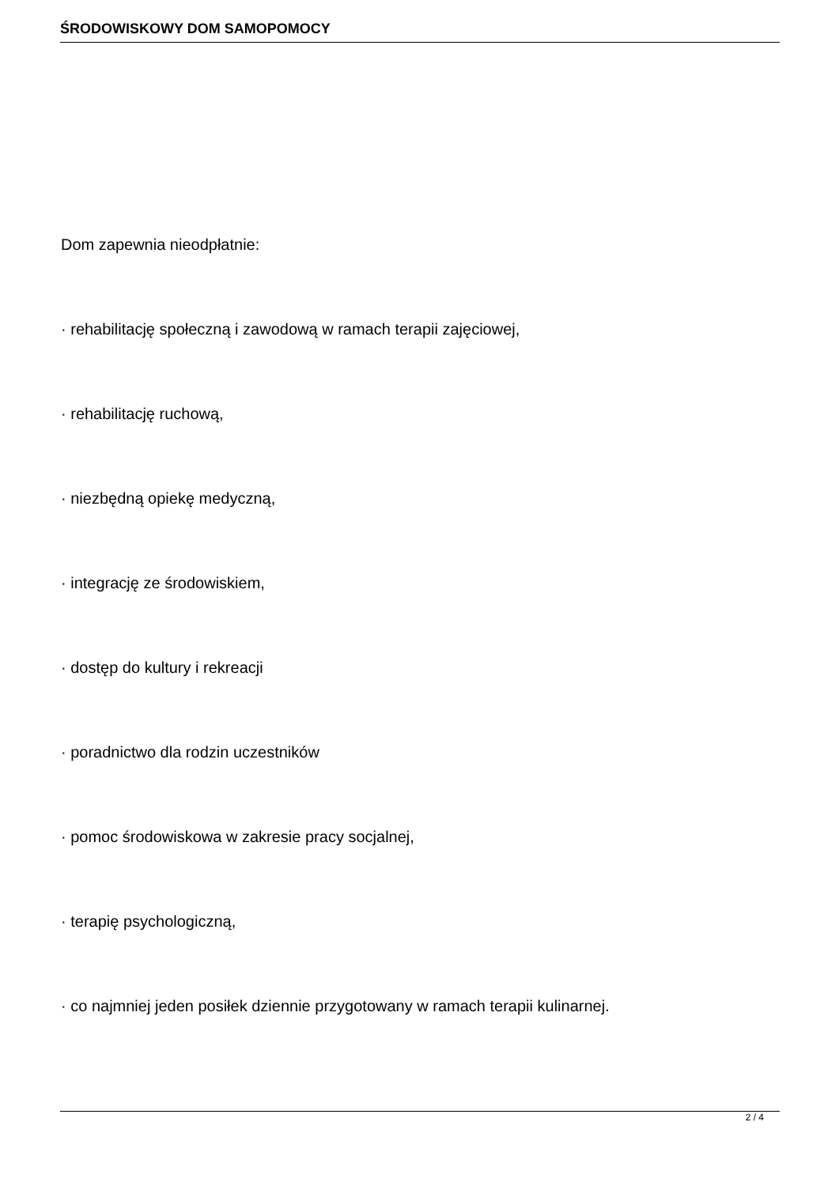ŚRODOWISKOWY DOM SAMOPOMOCY
Dom zapewnia nieodpłatnie:
· rehabilitację społeczną i zawodową w ramach terapii zajęciowej,
· rehabilitację ruchową,
· niezbędną opiekę medyczną,
· integrację ze środowiskiem,
· dostęp do kultury i rekreacji
· poradnictwo dla rodzin uczestników
· pomoc środowiskowa w zakresie pracy socjalnej,
· terapię psychologiczną,
· co najmniej jeden posiłek dziennie przygotowany w ramach terapii kulinarnej.
2 / 4